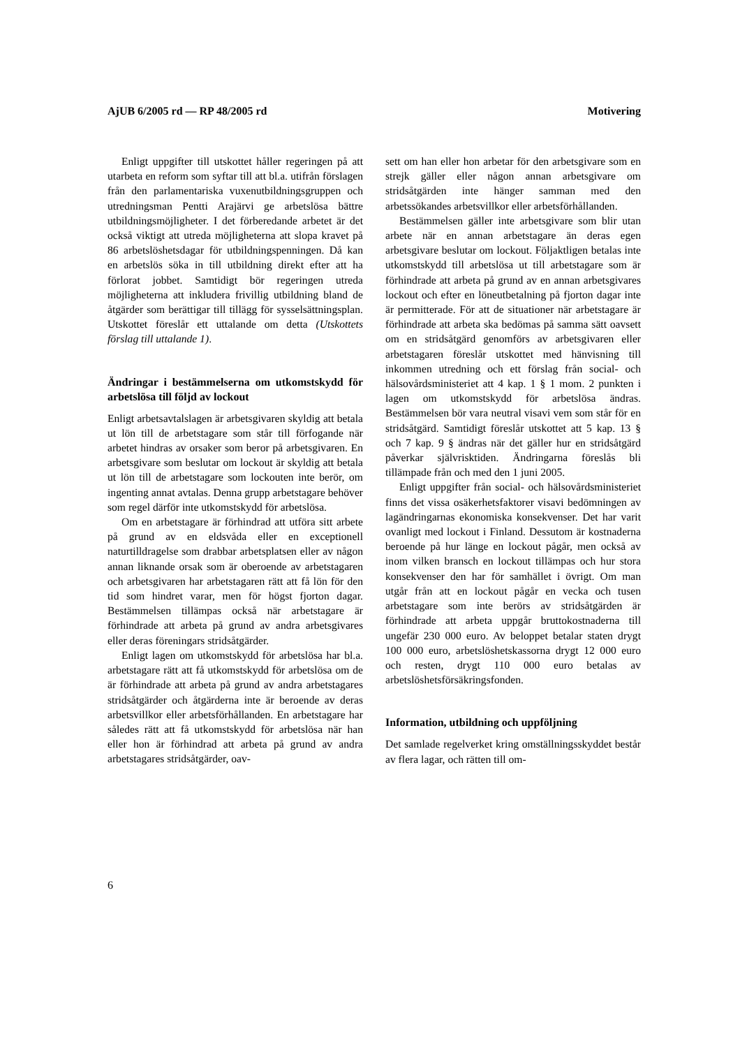AjUB 6/2005 rd — RP 48/2005 rd Motivering
Enligt uppgifter till utskottet håller regeringen på att utarbeta en reform som syftar till att bl.a. utifrån förslagen från den parlamentariska vuxenutbildningsgruppen och utredningsman Pentti Arajärvi ge arbetslösa bättre utbildningsmöjligheter. I det förberedande arbetet är det också viktigt att utreda möjligheterna att slopa kravet på 86 arbetslöshetsdagar för utbildningspenningen. Då kan en arbetslös söka in till utbildning direkt efter att ha förlorat jobbet. Samtidigt bör regeringen utreda möjligheterna att inkludera frivillig utbildning bland de åtgärder som berättigar till tillägg för sysselsättningsplan. Utskottet föreslår ett uttalande om detta (Utskottets förslag till uttalande 1).
Ändringar i bestämmelserna om utkomstskydd för arbetslösa till följd av lockout
Enligt arbetsavtalslagen är arbetsgivaren skyldig att betala ut lön till de arbetstagare som står till förfogande när arbetet hindras av orsaker som beror på arbetsgivaren. En arbetsgivare som beslutar om lockout är skyldig att betala ut lön till de arbetstagare som lockouten inte berör, om ingenting annat avtalas. Denna grupp arbetstagare behöver som regel därför inte utkomstskydd för arbetslösa.
Om en arbetstagare är förhindrad att utföra sitt arbete på grund av en eldsvåda eller en exceptionell naturtilldragelse som drabbar arbetsplatsen eller av någon annan liknande orsak som är oberoende av arbetstagaren och arbetsgivaren har arbetstagaren rätt att få lön för den tid som hindret varar, men för högst fjorton dagar. Bestämmelsen tillämpas också när arbetstagare är förhindrade att arbeta på grund av andra arbetsgivares eller deras föreningars stridsåtgärder.
Enligt lagen om utkomstskydd för arbetslösa har bl.a. arbetstagare rätt att få utkomstskydd för arbetslösa om de är förhindrade att arbeta på grund av andra arbetstagares stridsåtgärder och åtgärderna inte är beroende av deras arbetsvillkor eller arbetsförhållanden. En arbetstagare har således rätt att få utkomstskydd för arbetslösa när han eller hon är förhindrad att arbeta på grund av andra arbetstagares stridsåtgärder, oav-
sett om han eller hon arbetar för den arbetsgivare som en strejk gäller eller någon annan arbetsgivare om stridsåtgärden inte hänger samman med den arbetssökandes arbetsvillkor eller arbetsförhållanden.
Bestämmelsen gäller inte arbetsgivare som blir utan arbete när en annan arbetstagare än deras egen arbetsgivare beslutar om lockout. Följaktligen betalas inte utkomstskydd till arbetslösa ut till arbetstagare som är förhindrade att arbeta på grund av en annan arbetsgivares lockout och efter en löneutbetalning på fjorton dagar inte är permitterade. För att de situationer när arbetstagare är förhindrade att arbeta ska bedömas på samma sätt oavsett om en stridsåtgärd genomförs av arbetsgivaren eller arbetstagaren föreslår utskottet med hänvisning till inkommen utredning och ett förslag från social- och hälsovårdsministeriet att 4 kap. 1 § 1 mom. 2 punkten i lagen om utkomstskydd för arbetslösa ändras. Bestämmelsen bör vara neutral visavi vem som står för en stridsåtgärd. Samtidigt föreslår utskottet att 5 kap. 13 § och 7 kap. 9 § ändras när det gäller hur en stridsåtgärd påverkar självrisktiden. Ändringarna föreslås bli tillämpade från och med den 1 juni 2005.
Enligt uppgifter från social- och hälsovårdsministeriet finns det vissa osäkerhetsfaktorer visavi bedömningen av lagändringarnas ekonomiska konsekvenser. Det har varit ovanligt med lockout i Finland. Dessutom är kostnaderna beroende på hur länge en lockout pågår, men också av inom vilken bransch en lockout tillämpas och hur stora konsekvenser den har för samhället i övrigt. Om man utgår från att en lockout pågår en vecka och tusen arbetstagare som inte berörs av stridsåtgärden är förhindrade att arbeta uppgår bruttokostnaderna till ungefär 230 000 euro. Av beloppet betalar staten drygt 100 000 euro, arbetslöshetskassorna drygt 12 000 euro och resten, drygt 110 000 euro betalas av arbetslöshetsförsäkringsfonden.
Information, utbildning och uppföljning
Det samlade regelverket kring omställningsskyddet består av flera lagar, och rätten till om-
6